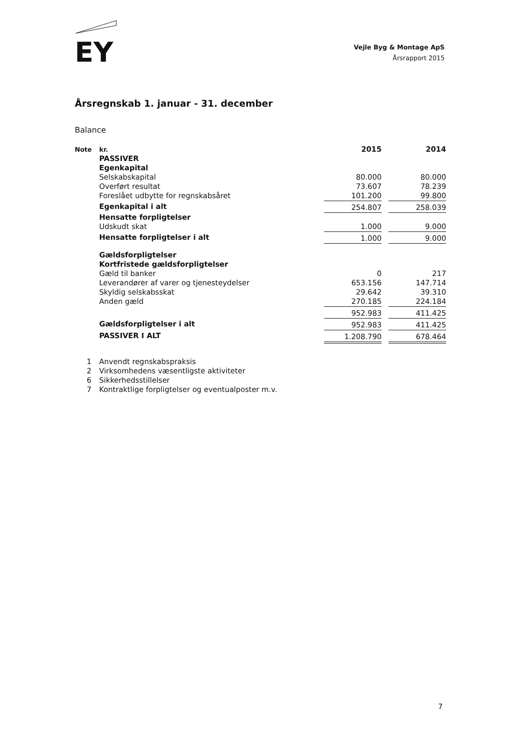EY
Vejle Byg & Montage ApS
Årsrapport 2015
Årsregnskab 1. januar - 31. december
Balance
| Note | kr. | 2015 | | 2014 |
| --- | --- | --- | --- | --- |
| | PASSIVER | | | |
| | Egenkapital | | | |
| | Selskabskapital | 80.000 | | 80.000 |
| | Overført resultat | 73.607 | | 78.239 |
| | Foreslået udbytte for regnskabsåret | 101.200 | | 99.800 |
| | Egenkapital i alt | 254.807 | | 258.039 |
| | Hensatte forpligtelser | | | |
| | Udskudt skat | 1.000 | | 9.000 |
| | Hensatte forpligtelser i alt | 1.000 | | 9.000 |
| | Gældsforpligtelser | | | |
| | Kortfristede gældsforpligtelser | | | |
| | Gæld til banker | 0 | | 217 |
| | Leverandører af varer og tjenesteydelser | 653.156 | | 147.714 |
| | Skyldig selskabsskat | 29.642 | | 39.310 |
| | Anden gæld | 270.185 | | 224.184 |
| | | 952.983 | | 411.425 |
| | Gældsforpligtelser i alt | 952.983 | | 411.425 |
| | PASSIVER I ALT | 1.208.790 | | 678.464 |
| 1 | Anvendt regnskabspraksis | | | |
| 2 | Virksomhedens væsentligste aktiviteter | | | |
| 6 | Sikkerhedsstillelser | | | |
| 7 | Kontraktlige forpligtelser og eventualposter m.v. | | | |
7